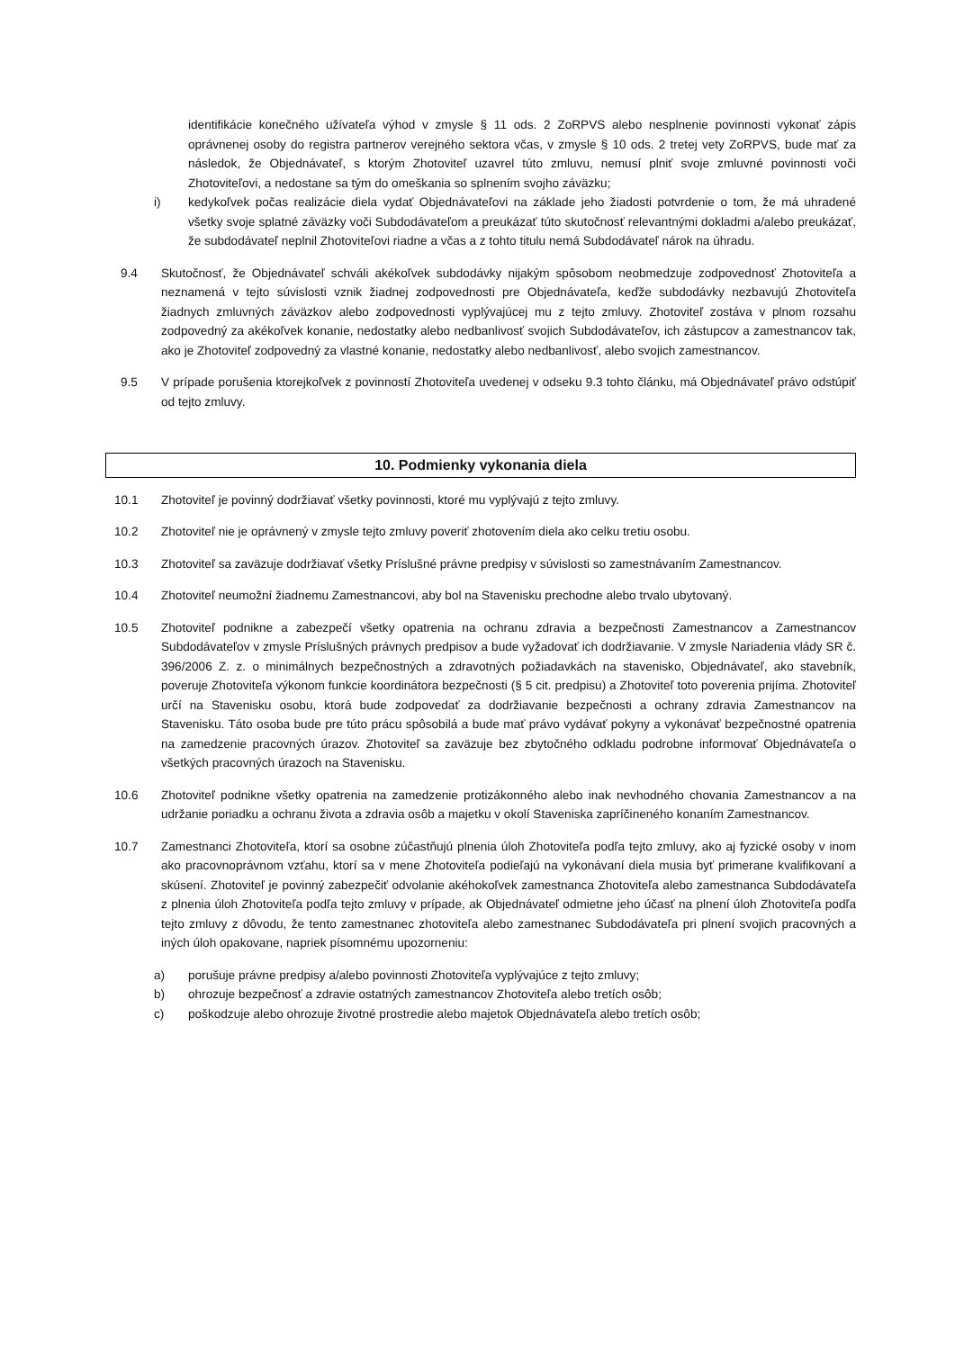identifikácie konečného užívateľa výhod v zmysle § 11 ods. 2 ZoRPVS alebo nesplnenie povinnosti vykonať zápis oprávnenej osoby do registra partnerov verejného sektora včas, v zmysle § 10 ods. 2 tretej vety ZoRPVS, bude mať za následok, že Objednávateľ, s ktorým Zhotoviteľ uzavrel túto zmluvu, nemusí plniť svoje zmluvné povinnosti voči Zhotoviteľovi, a nedostane sa tým do omeškania so splnením svojho záväzku;
i) kedykoľvek počas realizácie diela vydať Objednávateľovi na základe jeho žiadosti potvrdenie o tom, že má uhradené všetky svoje splatné záväzky voči Subdodávateľom a preukázať túto skutočnosť relevantnými dokladmi a/alebo preukázať, že subdodávateľ neplnil Zhotoviteľovi riadne a včas a z tohto titulu nemá Subdodávateľ nárok na úhradu.
9.4 Skutočnosť, že Objednávateľ schváli akékoľvek subdodávky nijakým spôsobom neobmedzuje zodpovednosť Zhotoviteľa a neznamená v tejto súvislosti vznik žiadnej zodpovednosti pre Objednávateľa, keďže subdodávky nezbavujú Zhotoviteľa žiadnych zmluvných záväzkov alebo zodpovednosti vyplývajúcej mu z tejto zmluvy. Zhotoviteľ zostáva v plnom rozsahu zodpovedný za akékoľvek konanie, nedostatky alebo nedbanlivosť svojich Subdodávateľov, ich zástupcov a zamestnancov tak, ako je Zhotoviteľ zodpovedný za vlastné konanie, nedostatky alebo nedbanlivosť, alebo svojich zamestnancov.
9.5 V prípade porušenia ktorejkoľvek z povinností Zhotoviteľa uvedenej v odseku 9.3 tohto článku, má Objednávateľ právo odstúpiť od tejto zmluvy.
10. Podmienky vykonania diela
10.1 Zhotoviteľ je povinný dodržiavať všetky povinnosti, ktoré mu vyplývajú z tejto zmluvy.
10.2 Zhotoviteľ nie je oprávnený v zmysle tejto zmluvy poveriť zhotovením diela ako celku tretiu osobu.
10.3 Zhotoviteľ sa zaväzuje dodržiavať všetky Príslušné právne predpisy v súvislosti so zamestnávaním Zamestnancov.
10.4 Zhotoviteľ neumožní žiadnemu Zamestnancovi, aby bol na Stavenisku prechodne alebo trvalo ubytovaný.
10.5 Zhotoviteľ podnikne a zabezpečí všetky opatrenia na ochranu zdravia a bezpečnosti Zamestnancov a Zamestnancov Subdodávateľov v zmysle Príslušných právnych predpisov a bude vyžadovať ich dodržiavanie. V zmysle Nariadenia vlády SR č. 396/2006 Z. z. o minimálnych bezpečnostných a zdravotných požiadavkách na stavenisko, Objednávateľ, ako stavebník, poveruje Zhotoviteľa výkonom funkcie koordinátora bezpečnosti (§ 5 cit. predpisu) a Zhotoviteľ toto poverenia prijíma. Zhotoviteľ určí na Stavenisku osobu, ktorá bude zodpovedať za dodržiavanie bezpečnosti a ochrany zdravia Zamestnancov na Stavenisku. Táto osoba bude pre túto prácu spôsobilá a bude mať právo vydávať pokyny a vykonávať bezpečnostné opatrenia na zamedzenie pracovných úrazov. Zhotoviteľ sa zaväzuje bez zbytočného odkladu podrobne informovať Objednávateľa o všetkých pracovných úrazoch na Stavenisku.
10.6 Zhotoviteľ podnikne všetky opatrenia na zamedzenie protizákonného alebo inak nevhodného chovania Zamestnancov a na udržanie poriadku a ochranu života a zdravia osôb a majetku v okolí Staveniska zapríčineného konaním Zamestnancov.
10.7 Zamestnanci Zhotoviteľa, ktorí sa osobne zúčastňujú plnenia úloh Zhotoviteľa podľa tejto zmluvy, ako aj fyzické osoby v inom ako pracovnoprávnom vzťahu, ktorí sa v mene Zhotoviteľa podieľajú na vykonávaní diela musia byť primerane kvalifikovaní a skúsení. Zhotoviteľ je povinný zabezpečiť odvolanie akéhokoľvek zamestnanca Zhotoviteľa alebo zamestnanca Subdodávateľa z plnenia úloh Zhotoviteľa podľa tejto zmluvy v prípade, ak Objednávateľ odmietne jeho účasť na plnení úloh Zhotoviteľa podľa tejto zmluvy z dôvodu, že tento zamestnanec zhotoviteľa alebo zamestnanec Subdodávateľa pri plnení svojich pracovných a iných úloh opakovane, napriek písomnému upozorneniu:
a) porušuje právne predpisy a/alebo povinnosti Zhotoviteľa vyplývajúce z tejto zmluvy;
b) ohrozuje bezpečnosť a zdravie ostatných zamestnancov Zhotoviteľa alebo tretích osôb;
c) poškodzuje alebo ohrozuje životné prostredie alebo majetok Objednávateľa alebo tretích osôb;